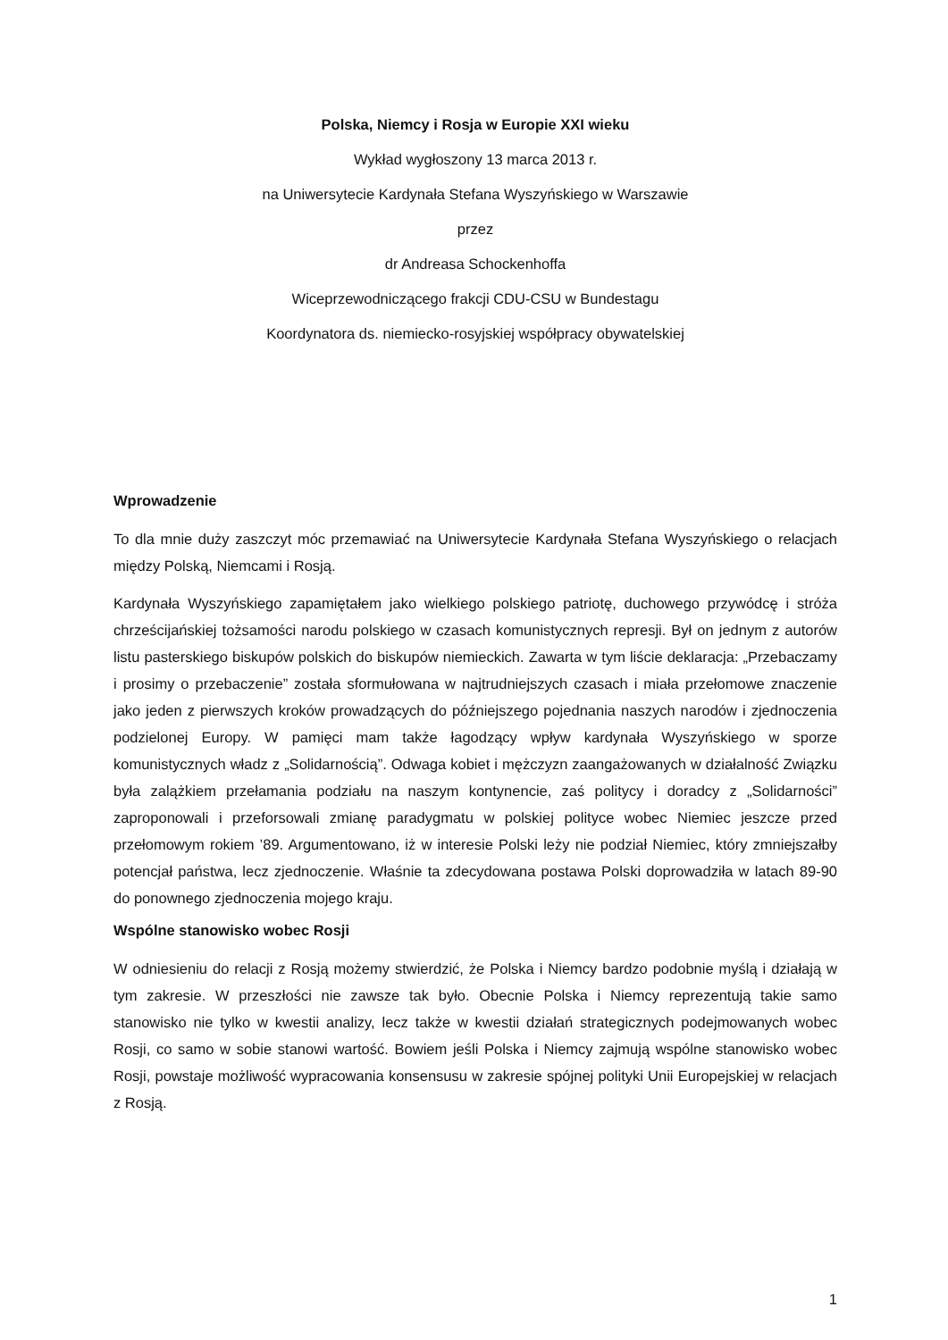Polska, Niemcy i Rosja w Europie XXI wieku
Wykład wygłoszony 13 marca 2013 r.
na Uniwersytecie Kardynała Stefana Wyszyńskiego w Warszawie
przez
dr Andreasa Schockenhoffa
Wiceprzewodniczącego frakcji CDU-CSU w Bundestagu
Koordynatora ds. niemiecko-rosyjskiej współpracy obywatelskiej
Wprowadzenie
To dla mnie duży zaszczyt móc przemawiać na Uniwersytecie Kardynała Stefana Wyszyńskiego o relacjach między Polską, Niemcami i Rosją.
Kardynała Wyszyńskiego zapamiętałem jako wielkiego polskiego patriotę, duchowego przywódcę i stróża chrześcijańskiej tożsamości narodu polskiego w czasach komunistycznych represji. Był on jednym z autorów listu pasterskiego biskupów polskich do biskupów niemieckich. Zawarta w tym liście deklaracja: „Przebaczamy i prosimy o przebaczenie” została sformułowana w najtrudniejszych czasach i miała przełomowe znaczenie jako jeden z pierwszych kroków prowadzących do późniejszego pojednania naszych narodów i zjednoczenia podzielonej Europy. W pamięci mam także łagodzący wpływ kardynała Wyszyńskiego w sporze komunistycznych władz z „Solidarnością”. Odwaga kobiet i mężczyzn zaangażowanych w działalność Związku była zalążkiem przełamania podziału na naszym kontynencie, zaś politycy i doradcy z „Solidarności” zaproponowali i przeforsowali zmianę paradygmatu w polskiej polityce wobec Niemiec jeszcze przed przełomowym rokiem ’89. Argumentowano, iż w interesie Polski leży nie podział Niemiec, który zmniejszałby potencjał państwa, lecz zjednoczenie. Właśnie ta zdecydowana postawa Polski doprowadziła w latach 89-90 do ponownego zjednoczenia mojego kraju.
Wspólne stanowisko wobec Rosji
W odniesieniu do relacji z Rosją możemy stwierdzić, że Polska i Niemcy bardzo podobnie myślą i działają w tym zakresie. W przeszłości nie zawsze tak było. Obecnie Polska i Niemcy reprezentują takie samo stanowisko nie tylko w kwestii analizy, lecz także w kwestii działań strategicznych podejmowanych wobec Rosji, co samo w sobie stanowi wartość. Bowiem jeśli Polska i Niemcy zajmują wspólne stanowisko wobec Rosji, powstaje możliwość wypracowania konsensusu w zakresie spójnej polityki Unii Europejskiej w relacjach z Rosją.
1